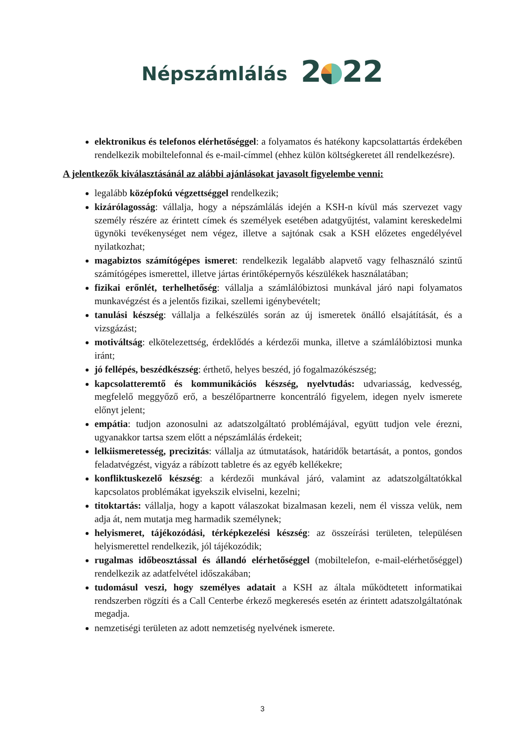Népszámlálás 2 22
elektronikus és telefonos elérhetőséggel: a folyamatos és hatékony kapcsolattartás érdekében rendelkezik mobiltelefonnal és e-mail-címmel (ehhez külön költségkeretet áll rendelkezésre).
A jelentkezők kiválasztásánál az alábbi ajánlásokat javasolt figyelembe venni:
legalább középfokú végzettséggel rendelkezik;
kizárólagosság: vállalja, hogy a népszámlálás idején a KSH-n kívül más szervezet vagy személy részére az érintett címek és személyek esetében adatgyűjtést, valamint kereskedelmi ügynöki tevékenységet nem végez, illetve a sajtónak csak a KSH előzetes engedélyével nyilatkozhat;
magabiztos számítógépes ismeret: rendelkezik legalább alapvető vagy felhasználó szintű számítógépes ismerettel, illetve jártas érintőképernyős készülékek használatában;
fizikai erőnlét, terhelhetőség: vállalja a számlálóbiztosi munkával járó napi folyamatos munkavégzést és a jelentős fizikai, szellemi igénybevételt;
tanulási készség: vállalja a felkészülés során az új ismeretek önálló elsajátítását, és a vizsgázást;
motiváltság: elkötelezettség, érdeklődés a kérdezői munka, illetve a számlálóbiztosi munka iránt;
jó fellépés, beszédkészség: érthető, helyes beszéd, jó fogalmazókészség;
kapcsolatteremtő és kommunikációs készség, nyelvtudás: udvariasság, kedvesség, megfelelő meggyőző erő, a beszélőpartnerre koncentráló figyelem, idegen nyelv ismerete előnyt jelent;
empátia: tudjon azonosulni az adatszolgáltató problémájával, együtt tudjon vele érezni, ugyanakkor tartsa szem előtt a népszámlálás érdekeit;
lelkiismeretesség, precizitás: vállalja az útmutatások, határidők betartását, a pontos, gondos feladatvégzést, vigyáz a rábízott tabletre és az egyéb kellékekre;
konfliktuskezelő készség: a kérdezői munkával járó, valamint az adatszolgáltatókkal kapcsolatos problémákat igyekszik elviselni, kezelni;
titoktartás: vállalja, hogy a kapott válaszokat bizalmasan kezeli, nem él vissza velük, nem adja át, nem mutatja meg harmadik személynek;
helyismeret, tájékozódási, térképkezelési készség: az összeírási területen, településen helyismerettel rendelkezik, jól tájékozódik;
rugalmas időbeosztással és állandó elérhetőséggel (mobiltelefon, e-mail-elérhetőséggel) rendelkezik az adatfelvétel időszakában;
tudomásul veszi, hogy személyes adatait a KSH az általa működtetett informatikai rendszerben rögzíti és a Call Centerbe érkező megkeresés esetén az érintett adatszolgáltatónak megadja.
nemzetiségi területen az adott nemzetiség nyelvének ismerete.
3